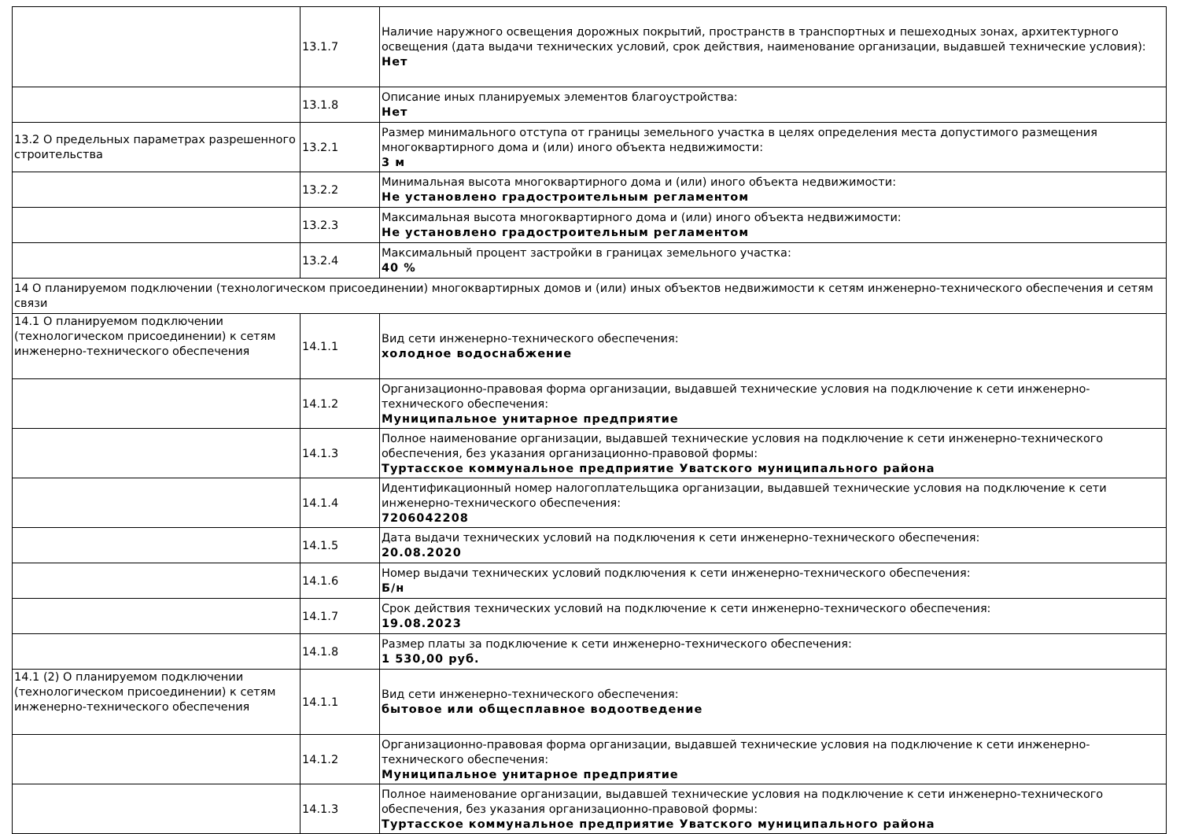| | 13.1.7 | Наличие наружного освещения дорожных покрытий, пространств в транспортных и пешеходных зонах, архитектурного освещения (дата выдачи технических условий, срок действия, наименование организации, выдавшей технические условия): Нет |
| | 13.1.8 | Описание иных планируемых элементов благоустройства: Нет |
| 13.2 О предельных параметрах разрешенного строительства | 13.2.1 | Размер минимального отступа от границы земельного участка в целях определения места допустимого размещения многоквартирного дома и (или) иного объекта недвижимости: 3 м |
| | 13.2.2 | Минимальная высота многоквартирного дома и (или) иного объекта недвижимости: Не установлено градостроительным регламентом |
| | 13.2.3 | Максимальная высота многоквартирного дома и (или) иного объекта недвижимости: Не установлено градостроительным регламентом |
| | 13.2.4 | Максимальный процент застройки в границах земельного участка: 40 % |
| 14 О планируемом подключении (технологическом присоединении) многоквартирных домов и (или) иных объектов недвижимости к сетям инженерно-технического обеспечения и сетям связи | | |
| 14.1 О планируемом подключении (технологическом присоединении) к сетям инженерно-технического обеспечения | 14.1.1 | Вид сети инженерно-технического обеспечения: холодное водоснабжение |
| | 14.1.2 | Организационно-правовая форма организации, выдавшей технические условия на подключение к сети инженерно-технического обеспечения: Муниципальное унитарное предприятие |
| | 14.1.3 | Полное наименование организации, выдавшей технические условия на подключение к сети инженерно-технического обеспечения, без указания организационно-правовой формы: Туртасское коммунальное предприятие Уватского муниципального района |
| | 14.1.4 | Идентификационный номер налогоплательщика организации, выдавшей технические условия на подключение к сети инженерно-технического обеспечения: 7206042208 |
| | 14.1.5 | Дата выдачи технических условий на подключения к сети инженерно-технического обеспечения: 20.08.2020 |
| | 14.1.6 | Номер выдачи технических условий подключения к сети инженерно-технического обеспечения: Б/н |
| | 14.1.7 | Срок действия технических условий на подключение к сети инженерно-технического обеспечения: 19.08.2023 |
| | 14.1.8 | Размер платы за подключение к сети инженерно-технического обеспечения: 1 530,00 руб. |
| 14.1 (2) О планируемом подключении (технологическом присоединении) к сетям инженерно-технического обеспечения | 14.1.1 | Вид сети инженерно-технического обеспечения: бытовое или общесплавное водоотведение |
| | 14.1.2 | Организационно-правовая форма организации, выдавшей технические условия на подключение к сети инженерно-технического обеспечения: Муниципальное унитарное предприятие |
| | 14.1.3 | Полное наименование организации, выдавшей технические условия на подключение к сети инженерно-технического обеспечения, без указания организационно-правовой формы: Туртасское коммунальное предприятие Уватского муниципального района |